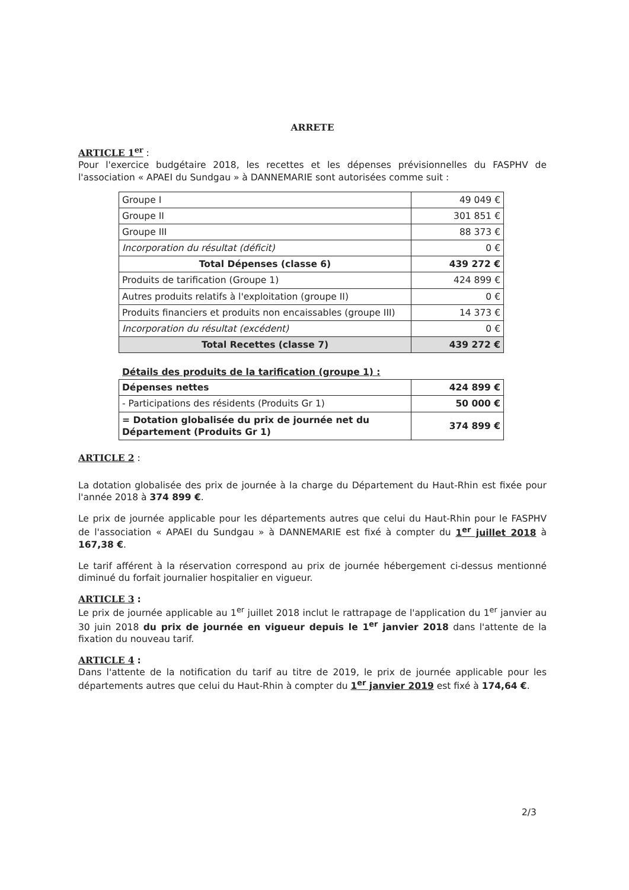ARRETE
ARTICLE 1<sup>er</sup> :
Pour l'exercice budgétaire 2018, les recettes et les dépenses prévisionnelles du FASPHV de l'association « APAEI du Sundgau » à DANNEMARIE sont autorisées comme suit :
| Groupe I | 49 049 € |
| Groupe II | 301 851 € |
| Groupe III | 88 373 € |
| Incorporation du résultat (déficit) | 0 € |
| Total Dépenses (classe 6) | 439 272 € |
| Produits de tarification (Groupe 1) | 424 899 € |
| Autres produits relatifs à l'exploitation (groupe II) | 0 € |
| Produits financiers et produits non encaissables (groupe III) | 14 373 € |
| Incorporation du résultat (excédent) | 0 € |
| Total Recettes (classe 7) | 439 272 € |
Détails des produits de la tarification (groupe 1) :
| Dépenses nettes | 424 899 € |
| - Participations des résidents (Produits Gr 1) | 50 000 € |
| = Dotation globalisée du prix de journée net du Département (Produits Gr 1) | 374 899 € |
ARTICLE 2 :
La dotation globalisée des prix de journée à la charge du Département du Haut-Rhin est fixée pour l'année 2018 à 374 899 €.
Le prix de journée applicable pour les départements autres que celui du Haut-Rhin pour le FASPHV de l'association « APAEI du Sundgau » à DANNEMARIE est fixé à compter du 1<sup>er</sup> juillet 2018 à 167,38 €.
Le tarif afférent à la réservation correspond au prix de journée hébergement ci-dessus mentionné diminué du forfait journalier hospitalier en vigueur.
ARTICLE 3 :
Le prix de journée applicable au 1<sup>er</sup> juillet 2018 inclut le rattrapage de l'application du 1<sup>er</sup> janvier au 30 juin 2018 du prix de journée en vigueur depuis le 1<sup>er</sup> janvier 2018 dans l'attente de la fixation du nouveau tarif.
ARTICLE 4 :
Dans l'attente de la notification du tarif au titre de 2019, le prix de journée applicable pour les départements autres que celui du Haut-Rhin à compter du 1<sup>er</sup> janvier 2019 est fixé à 174,64 €.
2/3